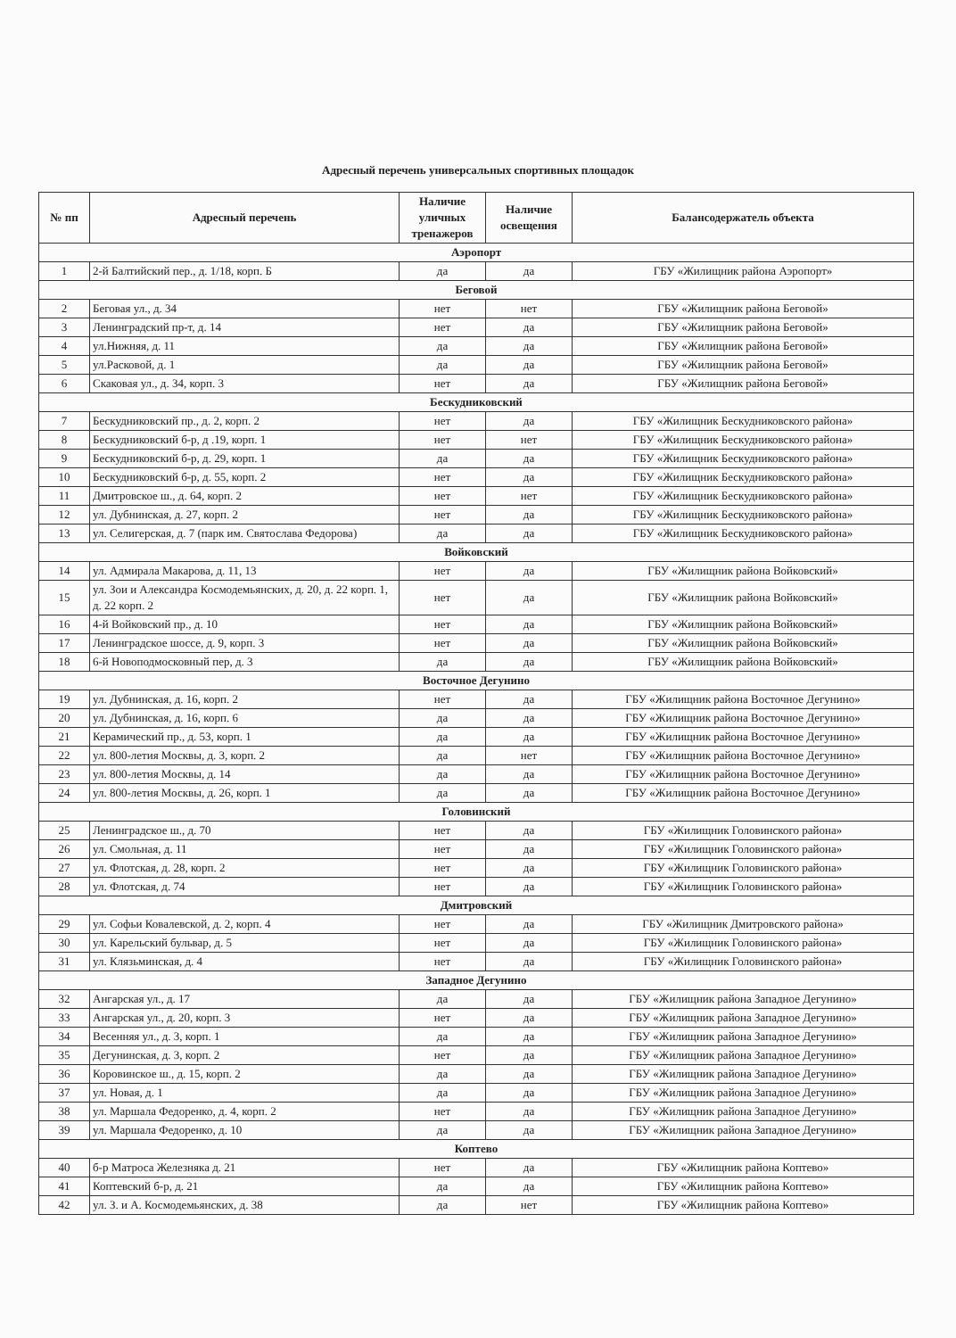Адресный перечень универсальных спортивных площадок
| № пп | Адресный перечень | Наличие уличных тренажеров | Наличие освещения | Балансодержатель объекта |
| --- | --- | --- | --- | --- |
| Аэропорт | | | | |
| 1 | 2-й Балтийский пер., д. 1/18, корп. Б | да | да | ГБУ «Жилищник района Аэропорт» |
| Беговой | | | | |
| 2 | Беговая ул., д. 34 | нет | нет | ГБУ «Жилищник района Беговой» |
| 3 | Ленинградский пр-т, д. 14 | нет | да | ГБУ «Жилищник района Беговой» |
| 4 | ул.Нижняя, д. 11 | да | да | ГБУ «Жилищник района Беговой» |
| 5 | ул.Расковой, д. 1 | да | да | ГБУ «Жилищник района Беговой» |
| 6 | Скаковая ул., д. 34, корп. 3 | нет | да | ГБУ «Жилищник района Беговой» |
| Бескудниковский | | | | |
| 7 | Бескудниковский пр., д. 2, корп. 2 | нет | да | ГБУ «Жилищник Бескудниковского района» |
| 8 | Бескудниковский б-р, д .19, корп. 1 | нет | нет | ГБУ «Жилищник Бескудниковского района» |
| 9 | Бескудниковский б-р, д. 29, корп. 1 | да | да | ГБУ «Жилищник Бескудниковского района» |
| 10 | Бескудниковский б-р, д. 55, корп. 2 | нет | да | ГБУ «Жилищник Бескудниковского района» |
| 11 | Дмитровское ш., д. 64, корп. 2 | нет | нет | ГБУ «Жилищник Бескудниковского района» |
| 12 | ул. Дубнинская, д. 27, корп. 2 | нет | да | ГБУ «Жилищник Бескудниковского района» |
| 13 | ул. Селигерская, д. 7 (парк им. Святослава Федорова) | да | да | ГБУ «Жилищник Бескудниковского района» |
| Войковский | | | | |
| 14 | ул. Адмирала Макарова, д. 11, 13 | нет | да | ГБУ «Жилищник района Войковский» |
| 15 | ул. Зои и Александра Космодемьянских, д. 20, д. 22 корп. 1, д. 22 корп. 2 | нет | да | ГБУ «Жилищник района Войковский» |
| 16 | 4-й Войковский пр., д. 10 | нет | да | ГБУ «Жилищник района Войковский» |
| 17 | Ленинградское шоссе, д. 9, корп. 3 | нет | да | ГБУ «Жилищник района Войковский» |
| 18 | 6-й Новоподмосковный пер, д. 3 | да | да | ГБУ «Жилищник района Войковский» |
| Восточное Дегунино | | | | |
| 19 | ул. Дубнинская, д. 16, корп. 2 | нет | да | ГБУ «Жилищник района Восточное Дегунино» |
| 20 | ул. Дубнинская, д. 16, корп. 6 | да | да | ГБУ «Жилищник района Восточное Дегунино» |
| 21 | Керамический пр., д. 53, корп. 1 | да | да | ГБУ «Жилищник района Восточное Дегунино» |
| 22 | ул. 800-летия Москвы, д. 3, корп. 2 | да | нет | ГБУ «Жилищник района Восточное Дегунино» |
| 23 | ул. 800-летия Москвы, д. 14 | да | да | ГБУ «Жилищник района Восточное Дегунино» |
| 24 | ул. 800-летия Москвы, д. 26, корп. 1 | да | да | ГБУ «Жилищник района Восточное Дегунино» |
| Головинский | | | | |
| 25 | Ленинградское ш., д. 70 | нет | да | ГБУ «Жилищник Головинского района» |
| 26 | ул. Смольная, д. 11 | нет | да | ГБУ «Жилищник Головинского района» |
| 27 | ул. Флотская, д. 28, корп. 2 | нет | да | ГБУ «Жилищник Головинского района» |
| 28 | ул. Флотская, д. 74 | нет | да | ГБУ «Жилищник Головинского района» |
| Дмитровский | | | | |
| 29 | ул. Софьи Ковалевской, д. 2, корп. 4 | нет | да | ГБУ «Жилищник Дмитровского района» |
| 30 | ул. Карельский бульвар, д. 5 | нет | да | ГБУ «Жилищник Головинского района» |
| 31 | ул. Клязьминская, д. 4 | нет | да | ГБУ «Жилищник Головинского района» |
| Западное Дегунино | | | | |
| 32 | Ангарская ул., д. 17 | да | да | ГБУ «Жилищник района Западное Дегунино» |
| 33 | Ангарская ул., д. 20, корп. 3 | нет | да | ГБУ «Жилищник района Западное Дегунино» |
| 34 | Весенняя ул., д. 3, корп. 1 | да | да | ГБУ «Жилищник района Западное Дегунино» |
| 35 | Дегунинская, д. 3, корп. 2 | нет | да | ГБУ «Жилищник района Западное Дегунино» |
| 36 | Коровинское ш., д. 15, корп. 2 | да | да | ГБУ «Жилищник района Западное Дегунино» |
| 37 | ул. Новая, д. 1 | да | да | ГБУ «Жилищник района Западное Дегунино» |
| 38 | ул. Маршала Федоренко, д. 4, корп. 2 | нет | да | ГБУ «Жилищник района Западное Дегунино» |
| 39 | ул. Маршала Федоренко, д. 10 | да | да | ГБУ «Жилищник района Западное Дегунино» |
| Коптево | | | | |
| 40 | б-р Матроса Железняка д. 21 | нет | да | ГБУ «Жилищник района Коптево» |
| 41 | Коптевский б-р, д. 21 | да | да | ГБУ «Жилищник района Коптево» |
| 42 | ул. З. и А. Космодемьянских, д. 38 | да | нет | ГБУ «Жилищник района Коптево» |